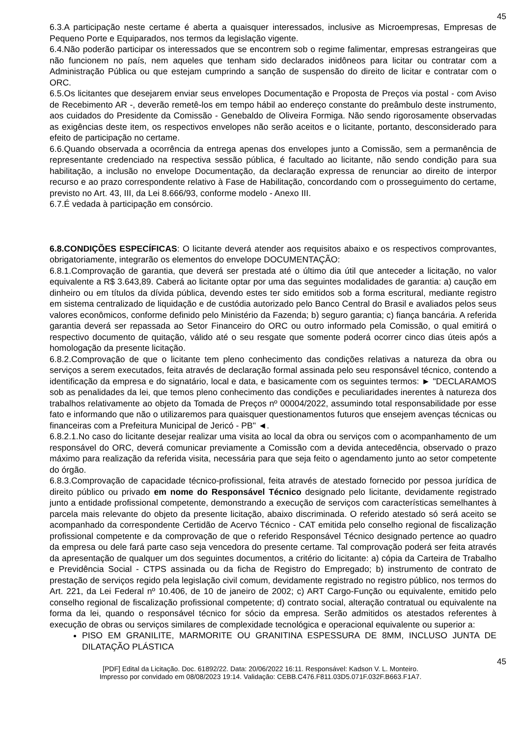45
6.3.A participação neste certame é aberta a quaisquer interessados, inclusive as Microempresas, Empresas de Pequeno Porte e Equiparados, nos termos da legislação vigente.
6.4.Não poderão participar os interessados que se encontrem sob o regime falimentar, empresas estrangeiras que não funcionem no país, nem aqueles que tenham sido declarados inidôneos para licitar ou contratar com a Administração Pública ou que estejam cumprindo a sanção de suspensão do direito de licitar e contratar com o ORC.
6.5.Os licitantes que desejarem enviar seus envelopes Documentação e Proposta de Preços via postal - com Aviso de Recebimento AR -, deverão remetê-los em tempo hábil ao endereço constante do preâmbulo deste instrumento, aos cuidados do Presidente da Comissão - Genebaldo de Oliveira Formiga. Não sendo rigorosamente observadas as exigências deste item, os respectivos envelopes não serão aceitos e o licitante, portanto, desconsiderado para efeito de participação no certame.
6.6.Quando observada a ocorrência da entrega apenas dos envelopes junto a Comissão, sem a permanência de representante credenciado na respectiva sessão pública, é facultado ao licitante, não sendo condição para sua habilitação, a inclusão no envelope Documentação, da declaração expressa de renunciar ao direito de interpor recurso e ao prazo correspondente relativo à Fase de Habilitação, concordando com o prosseguimento do certame, previsto no Art. 43, III, da Lei 8.666/93, conforme modelo - Anexo III.
6.7.É vedada à participação em consórcio.
6.8.CONDIÇÕES ESPECÍFICAS: O licitante deverá atender aos requisitos abaixo e os respectivos comprovantes, obrigatoriamente, integrarão os elementos do envelope DOCUMENTAÇÃO:
6.8.1.Comprovação de garantia, que deverá ser prestada até o último dia útil que anteceder a licitação, no valor equivalente a R$ 3.643,89. Caberá ao licitante optar por uma das seguintes modalidades de garantia: a) caução em dinheiro ou em títulos da dívida pública, devendo estes ter sido emitidos sob a forma escritural, mediante registro em sistema centralizado de liquidação e de custódia autorizado pelo Banco Central do Brasil e avaliados pelos seus valores econômicos, conforme definido pelo Ministério da Fazenda; b) seguro garantia; c) fiança bancária. A referida garantia deverá ser repassada ao Setor Financeiro do ORC ou outro informado pela Comissão, o qual emitirá o respectivo documento de quitação, válido até o seu resgate que somente poderá ocorrer cinco dias úteis após a homologação da presente licitação.
6.8.2.Comprovação de que o licitante tem pleno conhecimento das condições relativas a natureza da obra ou serviços a serem executados, feita através de declaração formal assinada pelo seu responsável técnico, contendo a identificação da empresa e do signatário, local e data, e basicamente com os seguintes termos: ► "DECLARAMOS sob as penalidades da lei, que temos pleno conhecimento das condições e peculiaridades inerentes à natureza dos trabalhos relativamente ao objeto da Tomada de Preços nº 00004/2022, assumindo total responsabilidade por esse fato e informando que não o utilizaremos para quaisquer questionamentos futuros que ensejem avenças técnicas ou financeiras com a Prefeitura Municipal de Jericó - PB" ◄.
6.8.2.1.No caso do licitante desejar realizar uma visita ao local da obra ou serviços com o acompanhamento de um responsável do ORC, deverá comunicar previamente a Comissão com a devida antecedência, observado o prazo máximo para realização da referida visita, necessária para que seja feito o agendamento junto ao setor competente do órgão.
6.8.3.Comprovação de capacidade técnico-profissional, feita através de atestado fornecido por pessoa jurídica de direito público ou privado em nome do Responsável Técnico designado pelo licitante, devidamente registrado junto a entidade profissional competente, demonstrando a execução de serviços com características semelhantes à parcela mais relevante do objeto da presente licitação, abaixo discriminada. O referido atestado só será aceito se acompanhado da correspondente Certidão de Acervo Técnico - CAT emitida pelo conselho regional de fiscalização profissional competente e da comprovação de que o referido Responsável Técnico designado pertence ao quadro da empresa ou dele fará parte caso seja vencedora do presente certame. Tal comprovação poderá ser feita através da apresentação de qualquer um dos seguintes documentos, a critério do licitante: a) cópia da Carteira de Trabalho e Previdência Social - CTPS assinada ou da ficha de Registro do Empregado; b) instrumento de contrato de prestação de serviços regido pela legislação civil comum, devidamente registrado no registro público, nos termos do Art. 221, da Lei Federal nº 10.406, de 10 de janeiro de 2002; c) ART Cargo-Função ou equivalente, emitido pelo conselho regional de fiscalização profissional competente; d) contrato social, alteração contratual ou equivalente na forma da lei, quando o responsável técnico for sócio da empresa. Serão admitidos os atestados referentes à execução de obras ou serviços similares de complexidade tecnológica e operacional equivalente ou superior a:
PISO EM GRANILITE, MARMORITE OU GRANITINA ESPESSURA DE 8MM, INCLUSO JUNTA DE DILATAÇÃO PLÁSTICA
45
[PDF] Edital da Licitação. Doc. 61892/22. Data: 20/06/2022 16:11. Responsável: Kadson V. L. Monteiro.
Impresso por convidado em 08/08/2023 19:14. Validação: CEBB.C476.F811.03D5.071F.032F.B663.F1A7.